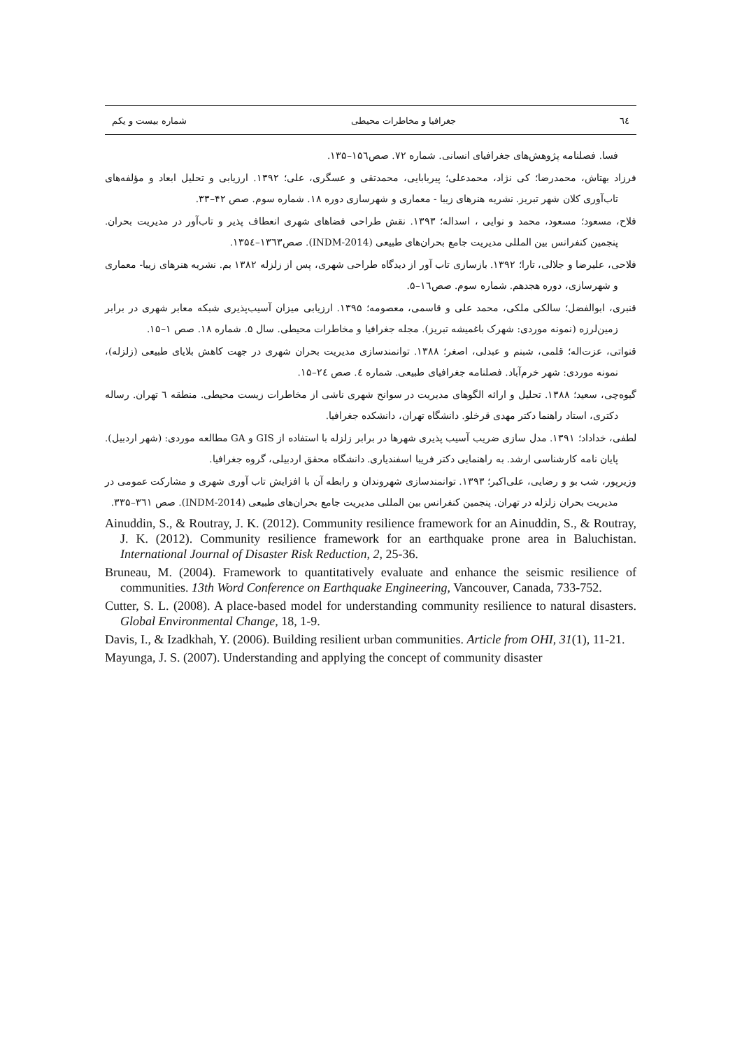٦٤ جغرافیا و مخاطرات محیطی شماره بیست و یکم
فسا. فصلنامه پژوهش‌های جغرافیای انسانی. شماره ۷۲. صص۱۵٦–۱۳۵.
فرزاد بهتاش، محمدرضا؛ کی نژاد، محمدعلی؛ پیربابایی، محمدتقی و عسگری، علی؛ ۱۳۹۲. ارزیابی و تحلیل ابعاد و مؤلفه‌های تاب‌آوری کلان شهر تبریز. نشریه هنرهای زیبا - معماری و شهرسازی دوره ۱۸. شماره سوم. صص ۴۲–۳۳.
فلاح، مسعود؛ مسعود، محمد و نوایی ، اسداله؛ ۱۳۹۳. نقش طراحی فضاهای شهری انعطاف پذیر و تاب‌آور در مدیریت بحران. پنجمین کنفرانس بین المللی مدیریت جامع بحران‌های طبیعی (INDM-2014). صص۱۳٦۳–۱۳۵٤.
فلاحی، علیرضا و جلالی، تارا؛ ۱۳۹۲. بازسازی تاب آور از دیدگاه طراحی شهری، پس از زلزله ۱۳۸۲ بم. نشریه هنرهای زیبا- معماری و شهرسازی، دوره هجدهم. شماره سوم. صص۱٦–۵.
قنبری، ابوالفضل؛ سالکی ملکی، محمد علی و قاسمی، معصومه؛ ۱۳۹۵. ارزیابی میزان آسیب‌پذیری شبکه معابر شهری در برابر زمین‌لرزه (نمونه موردی: شهرک باغمیشه تبریز). مجله جغرافیا و مخاطرات محیطی. سال ۵. شماره ۱۸. صص ۱–۱۵.
قنواتی، عزت‌اله؛ قلمی، شبنم و عبدلی، اصغر؛ ۱۳۸۸. توانمندسازی مدیریت بحران شهری در جهت کاهش بلایای طبیعی (زلزله)، نمونه موردی: شهر خرم‌آباد. فصلنامه جغرافیای طبیعی. شماره ٤. صص ۲٤–۱۵.
گیوه‌چی، سعید؛ ۱۳۸۸. تحلیل و ارائه الگوهای مدیریت در سوانح شهری ناشی از مخاطرات زیست محیطی. منطقه ٦ تهران. رساله دکتری، استاد راهنما دکتر مهدی قرخلو. دانشگاه تهران، دانشکده جغرافیا.
لطفی، خداداد؛ ۱۳۹۱. مدل سازی ضریب آسیب پذیری شهرها در برابر زلزله با استفاده از GIS و GA مطالعه موردی: (شهر اردبیل). پایان نامه کارشناسی ارشد. به راهنمایی دکتر فریبا اسفندیاری. دانشگاه محقق اردبیلی، گروه جغرافیا.
وزیرپور، شب بو و رضایی، علی‌اکبر؛ ۱۳۹۳. توانمندسازی شهروندان و رابطه آن با افزایش تاب آوری شهری و مشارکت عمومی در مدیریت بحران زلزله در تهران. پنجمین کنفرانس بین المللی مدیریت جامع بحران‌های طبیعی (INDM-2014). صص ۳٦۱–۳۳۵.
Ainuddin, S., & Routray, J. K. (2012). Community resilience framework for an Ainuddin, S., & Routray, J. K. (2012). Community resilience framework for an earthquake prone area in Baluchistan. International Journal of Disaster Risk Reduction, 2, 25-36.
Bruneau, M. (2004). Framework to quantitatively evaluate and enhance the seismic resilience of communities. 13th Word Conference on Earthquake Engineering, Vancouver, Canada, 733-752.
Cutter, S. L. (2008). A place-based model for understanding community resilience to natural disasters. Global Environmental Change, 18, 1-9.
Davis, I., & Izadkhah, Y. (2006). Building resilient urban communities. Article from OHI, 31(1), 11-21.
Mayunga, J. S. (2007). Understanding and applying the concept of community disaster